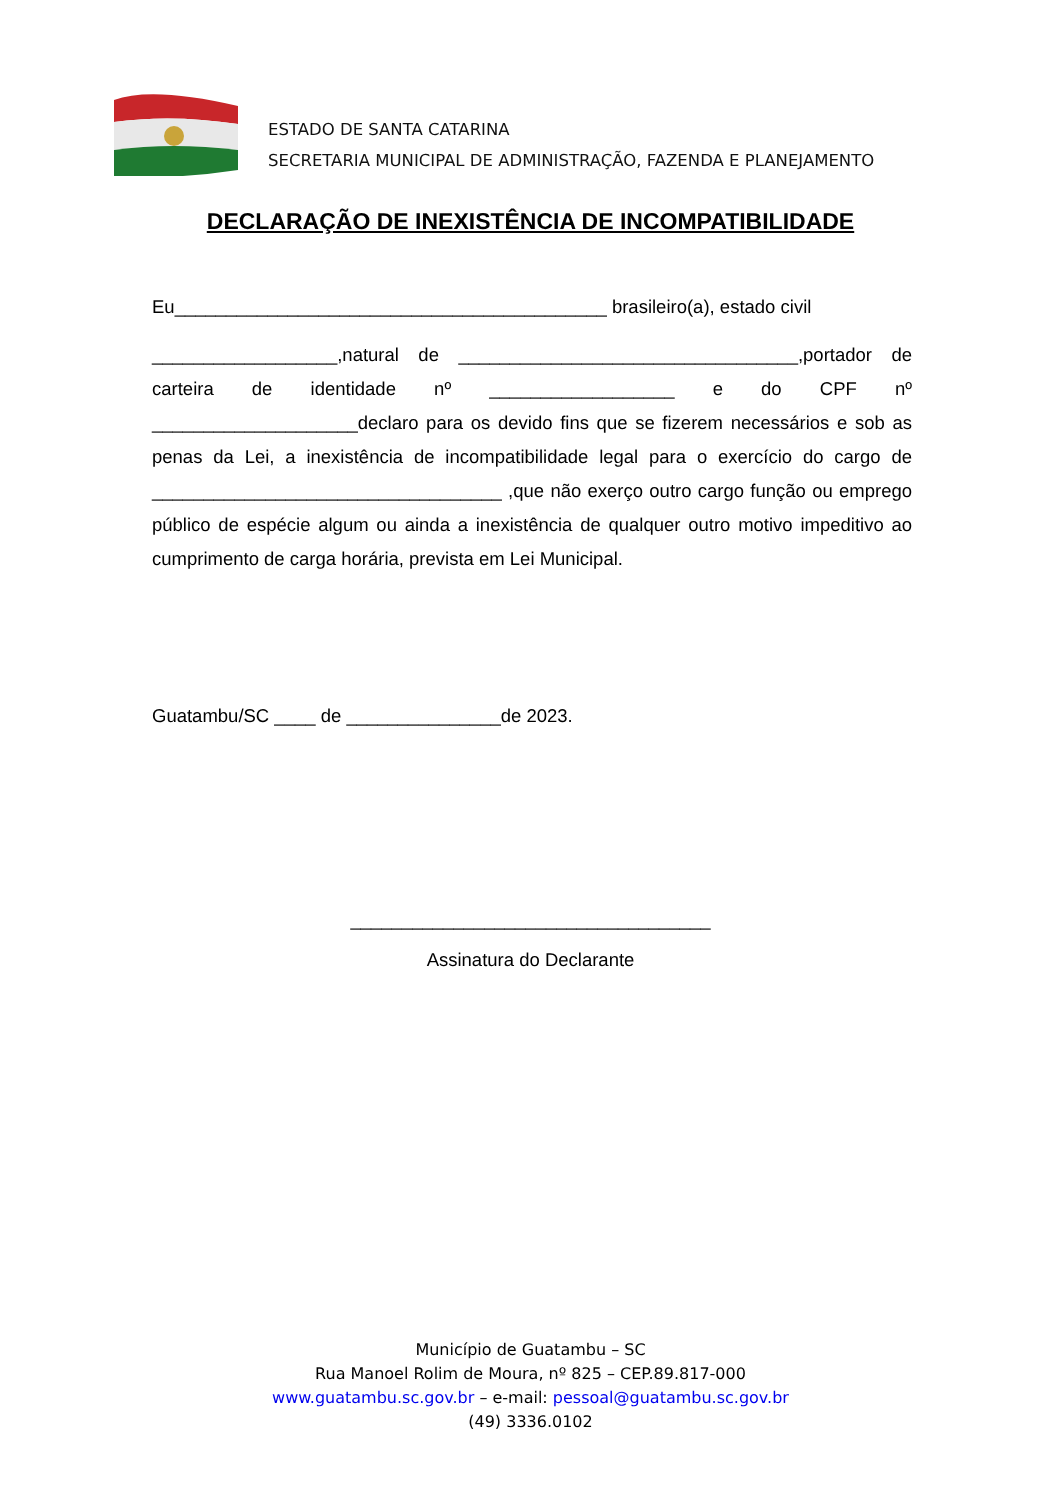ESTADO DE SANTA CATARINA
SECRETARIA MUNICIPAL DE ADMINISTRAÇÃO, FAZENDA E PLANEJAMENTO
DECLARAÇÃO DE INEXISTÊNCIA DE INCOMPATIBILIDADE
Eu__________________________________________ brasileiro(a), estado civil
__________________,natural de _________________________________,portador de carteira de identidade nº __________________ e do CPF nº ____________________declaro para os devido fins que se fizerem necessários e sob as penas da Lei, a inexistência de incompatibilidade legal para o exercício do cargo de __________________________________ ,que não exerço outro cargo função ou emprego público de espécie algum ou ainda a inexistência de qualquer outro motivo impeditivo ao cumprimento de carga horária, prevista em Lei Municipal.
Guatambu/SC ____ de _______________de 2023.
___________________________________
Assinatura do Declarante
Município de Guatambu – SC
Rua Manoel Rolim de Moura, nº 825 – CEP.89.817-000
www.guatambu.sc.gov.br – e-mail: pessoal@guatambu.sc.gov.br
(49) 3336.0102